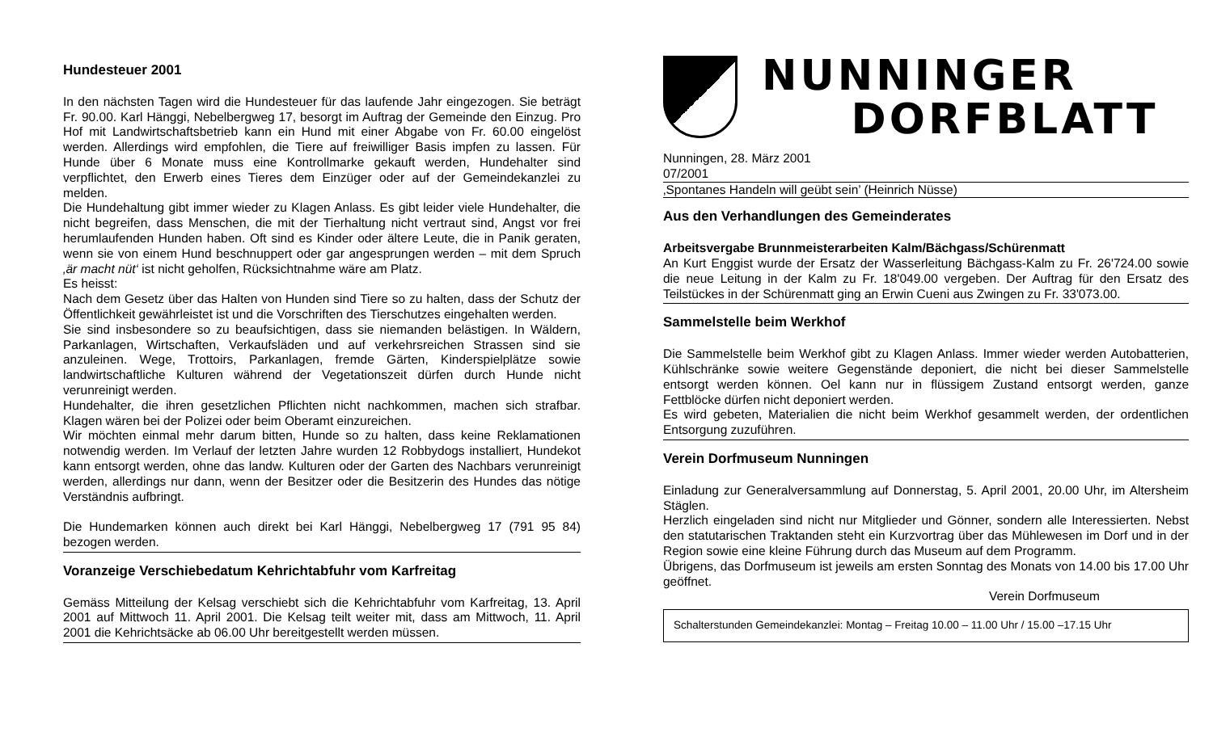Hundesteuer 2001
In den nächsten Tagen wird die Hundesteuer für das laufende Jahr eingezogen. Sie beträgt Fr. 90.00. Karl Hänggi, Nebelbergweg 17, besorgt im Auftrag der Gemeinde den Einzug. Pro Hof mit Landwirtschaftsbetrieb kann ein Hund mit einer Abgabe von Fr. 60.00 eingelöst werden. Allerdings wird empfohlen, die Tiere auf freiwilliger Basis impfen zu lassen. Für Hunde über 6 Monate muss eine Kontrollmarke gekauft werden, Hundehalter sind verpflichtet, den Erwerb eines Tieres dem Einzüger oder auf der Gemeindekanzlei zu melden.
Die Hundehaltung gibt immer wieder zu Klagen Anlass. Es gibt leider viele Hundehalter, die nicht begreifen, dass Menschen, die mit der Tierhaltung nicht vertraut sind, Angst vor frei herumlaufenden Hunden haben. Oft sind es Kinder oder ältere Leute, die in Panik geraten, wenn sie von einem Hund beschnuppert oder gar angesprungen werden – mit dem Spruch ‚är macht nüt‘ ist nicht geholfen, Rücksichtnahme wäre am Platz.
Es heisst:
Nach dem Gesetz über das Halten von Hunden sind Tiere so zu halten, dass der Schutz der Öffentlichkeit gewährleistet ist und die Vorschriften des Tierschutzes eingehalten werden.
Sie sind insbesondere so zu beaufsichtigen, dass sie niemanden belästigen. In Wäldern, Parkanlagen, Wirtschaften, Verkaufsläden und auf verkehrsreichen Strassen sind sie anzuleinen. Wege, Trottoirs, Parkanlagen, fremde Gärten, Kinderspielplätze sowie landwirtschaftliche Kulturen während der Vegetationszeit dürfen durch Hunde nicht verunreinigt werden.
Hundehalter, die ihren gesetzlichen Pflichten nicht nachkommen, machen sich strafbar. Klagen wären bei der Polizei oder beim Oberamt einzureichen.
Wir möchten einmal mehr darum bitten, Hunde so zu halten, dass keine Reklamationen notwendig werden. Im Verlauf der letzten Jahre wurden 12 Robbydogs installiert, Hundekot kann entsorgt werden, ohne das landw. Kulturen oder der Garten des Nachbars verunreinigt werden, allerdings nur dann, wenn der Besitzer oder die Besitzerin des Hundes das nötige Verständnis aufbringt.
Die Hundemarken können auch direkt bei Karl Hänggi, Nebelbergweg 17 (791 95 84) bezogen werden.
Voranzeige Verschiebedatum Kehrichtabfuhr vom Karfreitag
Gemäss Mitteilung der Kelsag verschiebt sich die Kehrichtabfuhr vom Karfreitag, 13. April 2001 auf Mittwoch 11. April 2001. Die Kelsag teilt weiter mit, dass am Mittwoch, 11. April 2001 die Kehrichtsäcke ab 06.00 Uhr bereitgestellt werden müssen.
NUNNINGER
DORFBLATT
Nunningen, 28. März 2001
07/2001
‚Spontanes Handeln will geübt sein’ (Heinrich Nüsse)
Aus den Verhandlungen des Gemeinderates
Arbeitsvergabe Brunnmeisterarbeiten Kalm/Bächgass/Schürenmatt
An Kurt Enggist wurde der Ersatz der Wasserleitung Bächgass-Kalm zu Fr. 26'724.00 sowie die neue Leitung in der Kalm zu Fr. 18'049.00 vergeben. Der Auftrag für den Ersatz des Teilstückes in der Schürenmatt ging an Erwin Cueni aus Zwingen zu Fr. 33'073.00.
Sammelstelle beim Werkhof
Die Sammelstelle beim Werkhof gibt zu Klagen Anlass. Immer wieder werden Autobatterien, Kühlschränke sowie weitere Gegenstände deponiert, die nicht bei dieser Sammelstelle entsorgt werden können. Oel kann nur in flüssigem Zustand entsorgt werden, ganze Fettblöcke dürfen nicht deponiert werden.
Es wird gebeten, Materialien die nicht beim Werkhof gesammelt werden, der ordentlichen Entsorgung zuzuführen.
Verein Dorfmuseum Nunningen
Einladung zur Generalversammlung auf Donnerstag, 5. April 2001, 20.00 Uhr, im Altersheim Stäglen.
Herzlich eingeladen sind nicht nur Mitglieder und Gönner, sondern alle Interessierten. Nebst den statutarischen Traktanden steht ein Kurzvortrag über das Mühlewesen im Dorf und in der Region sowie eine kleine Führung durch das Museum auf dem Programm.
Übrigens, das Dorfmuseum ist jeweils am ersten Sonntag des Monats von 14.00 bis 17.00 Uhr geöffnet.
Verein Dorfmuseum
Schalterstunden Gemeindekanzlei: Montag – Freitag 10.00 – 11.00 Uhr / 15.00 –17.15 Uhr